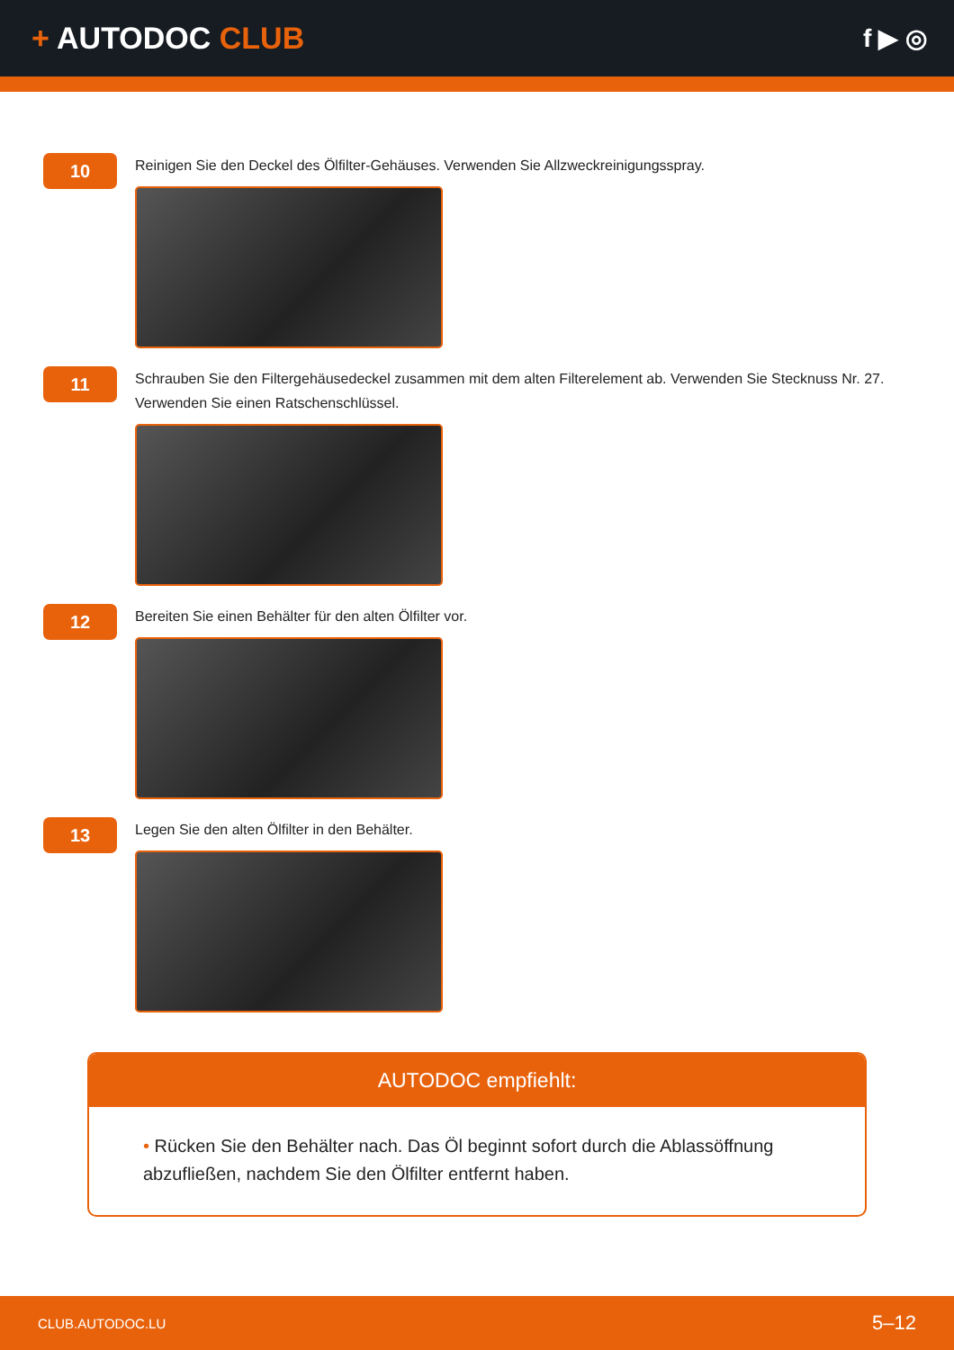+ AUTODOC CLUB
f ▶ ◎
10
Reinigen Sie den Deckel des Ölfilter-Gehäuses. Verwenden Sie Allzweckreinigungsspray.
11
Schrauben Sie den Filtergehäusedeckel zusammen mit dem alten Filterelement ab. Verwenden Sie Stecknuss Nr. 27. Verwenden Sie einen Ratschenschlüssel.
12
Bereiten Sie einen Behälter für den alten Ölfilter vor.
13
Legen Sie den alten Ölfilter in den Behälter.
AUTODOC empfiehlt:
• Rücken Sie den Behälter nach. Das Öl beginnt sofort durch die Ablassöffnung abzufließen, nachdem Sie den Ölfilter entfernt haben.
CLUB.AUTODOC.LU 5–12